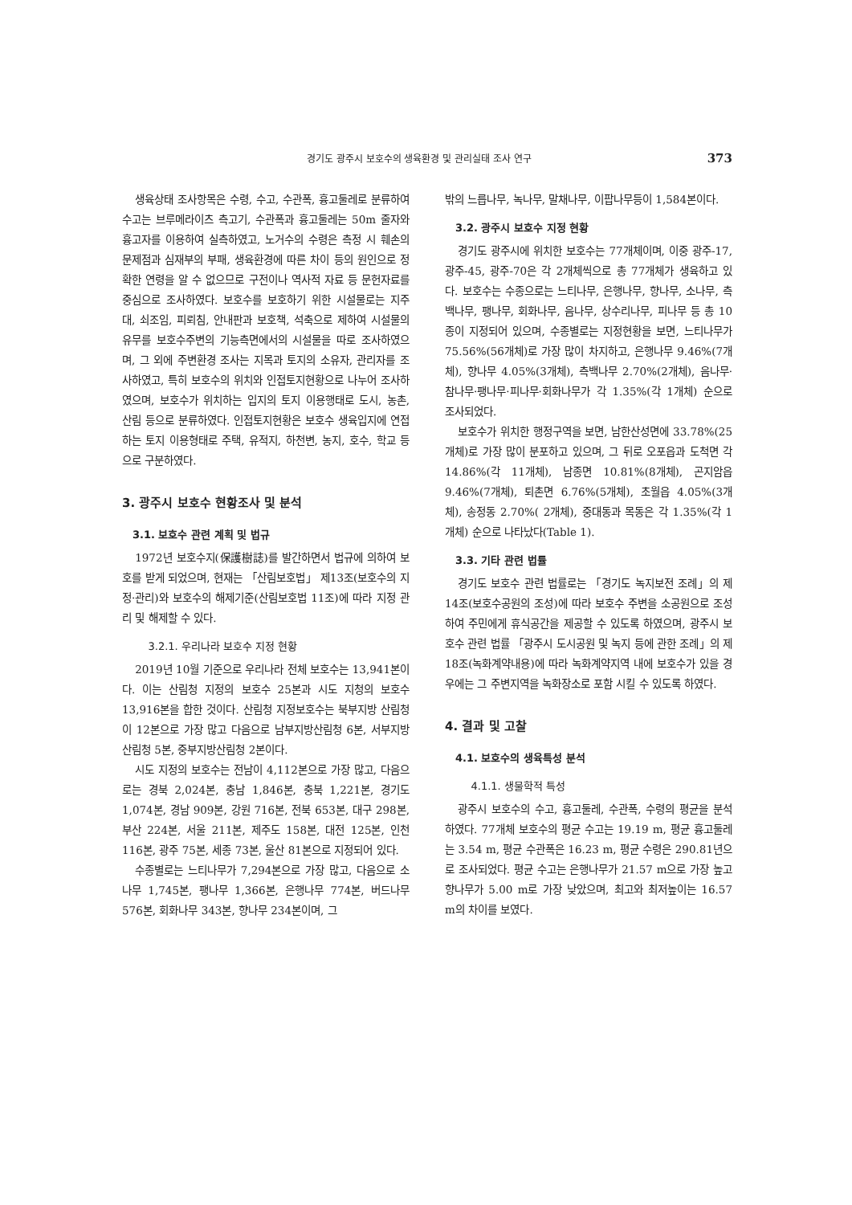경기도 광주시 보호수의 생육환경 및 관리실태 조사 연구 373
생육상태 조사항목은 수령, 수고, 수관폭, 흉고둘레로 분류하여 수고는 브루메라이츠 측고기, 수관폭과 흉고둘레는 50m 줄자와 흉고자를 이용하여 실측하였고, 노거수의 수령은 측정 시 훼손의 문제점과 심재부의 부패, 생육환경에 따른 차이 등의 원인으로 정확한 연령을 알 수 없으므로 구전이나 역사적 자료 등 문헌자료를 중심으로 조사하였다. 보호수를 보호하기 위한 시설물로는 지주대, 쇠조임, 피뢰침, 안내판과 보호책, 석축으로 제하여 시설물의 유무를 보호수주변의 기능측면에서의 시설물을 따로 조사하였으며, 그 외에 주변환경 조사는 지목과 토지의 소유자, 관리자를 조사하였고, 특히 보호수의 위치와 인접토지현황으로 나누어 조사하였으며, 보호수가 위치하는 입지의 토지 이용행태로 도시, 농촌, 산림 등으로 분류하였다. 인접토지현황은 보호수 생육입지에 연접하는 토지 이용형태로 주택, 유적지, 하천변, 농지, 호수, 학교 등으로 구분하였다.
3. 광주시 보호수 현황조사 및 분석
3.1. 보호수 관련 계획 및 법규
1972년 보호수지(保護樹誌)를 발간하면서 법규에 의하여 보호를 받게 되었으며, 현재는 「산림보호법」 제13조(보호수의 지정·관리)와 보호수의 해제기준(산림보호법 11조)에 따라 지정 관리 및 해제할 수 있다.
3.2.1. 우리나라 보호수 지정 현황
2019년 10월 기준으로 우리나라 전체 보호수는 13,941본이다. 이는 산림청 지정의 보호수 25본과 시도 지청의 보호수 13,916본을 합한 것이다. 산림청 지정보호수는 북부지방 산림청이 12본으로 가장 많고 다음으로 남부지방산림청 6본, 서부지방산림청 5본, 중부지방산림청 2본이다.
시도 지정의 보호수는 전남이 4,112본으로 가장 많고, 다음으로는 경북 2,024본, 충남 1,846본, 충북 1,221본, 경기도 1,074본, 경남 909본, 강원 716본, 전북 653본, 대구 298본, 부산 224본, 서울 211본, 제주도 158본, 대전 125본, 인천 116본, 광주 75본, 세종 73본, 울산 81본으로 지정되어 있다.
수종별로는 느티나무가 7,294본으로 가장 많고, 다음으로 소나무 1,745본, 팽나무 1,366본, 은행나무 774본, 버드나무 576본, 회화나무 343본, 향나무 234본이며, 그
밖의 느릅나무, 녹나무, 말채나무, 이팝나무등이 1,584본이다.
3.2. 광주시 보호수 지정 현황
경기도 광주시에 위치한 보호수는 77개체이며, 이중 광주-17, 광주-45, 광주-70은 각 2개체씩으로 총 77개체가 생육하고 있다. 보호수는 수종으로는 느티나무, 은행나무, 향나무, 소나무, 측백나무, 팽나무, 회화나무, 음나무, 상수리나무, 피나무 등 총 10종이 지정되어 있으며, 수종별로는 지정현황을 보면, 느티나무가 75.56%(56개체)로 가장 많이 차지하고, 은행나무 9.46%(7개체), 향나무 4.05%(3개체), 측백나무 2.70%(2개체), 음나무·참나무·팽나무·피나무·회화나무가 각 1.35%(각 1개체) 순으로 조사되었다.
보호수가 위치한 행정구역을 보면, 남한산성면에 33.78%(25개체)로 가장 많이 분포하고 있으며, 그 뒤로 오포읍과 도척면 각 14.86%(각 11개체), 남종면 10.81%(8개체), 곤지암읍 9.46%(7개체), 퇴촌면 6.76%(5개체), 초월읍 4.05%(3개체), 송정동 2.70%( 2개체), 중대동과 목동은 각 1.35%(각 1개체) 순으로 나타났다(Table 1).
3.3. 기타 관련 법률
경기도 보호수 관련 법률로는 「경기도 녹지보전 조례」의 제14조(보호수공원의 조성)에 따라 보호수 주변을 소공원으로 조성하여 주민에게 휴식공간을 제공할 수 있도록 하였으며, 광주시 보호수 관련 법률 「광주시 도시공원 및 녹지 등에 관한 조례」의 제18조(녹화계약내용)에 따라 녹화계약지역 내에 보호수가 있을 경우에는 그 주변지역을 녹화장소로 포함 시킬 수 있도록 하였다.
4. 결과 및 고찰
4.1. 보호수의 생육특성 분석
4.1.1. 생물학적 특성
광주시 보호수의 수고, 흉고둘레, 수관폭, 수령의 평균을 분석하였다. 77개체 보호수의 평균 수고는 19.19 m, 평균 흉고둘레는 3.54 m, 평균 수관폭은 16.23 m, 평균 수령은 290.81년으로 조사되었다. 평균 수고는 은행나무가 21.57 m으로 가장 높고 향나무가 5.00 m로 가장 낮았으며, 최고와 최저높이는 16.57 m의 차이를 보였다.